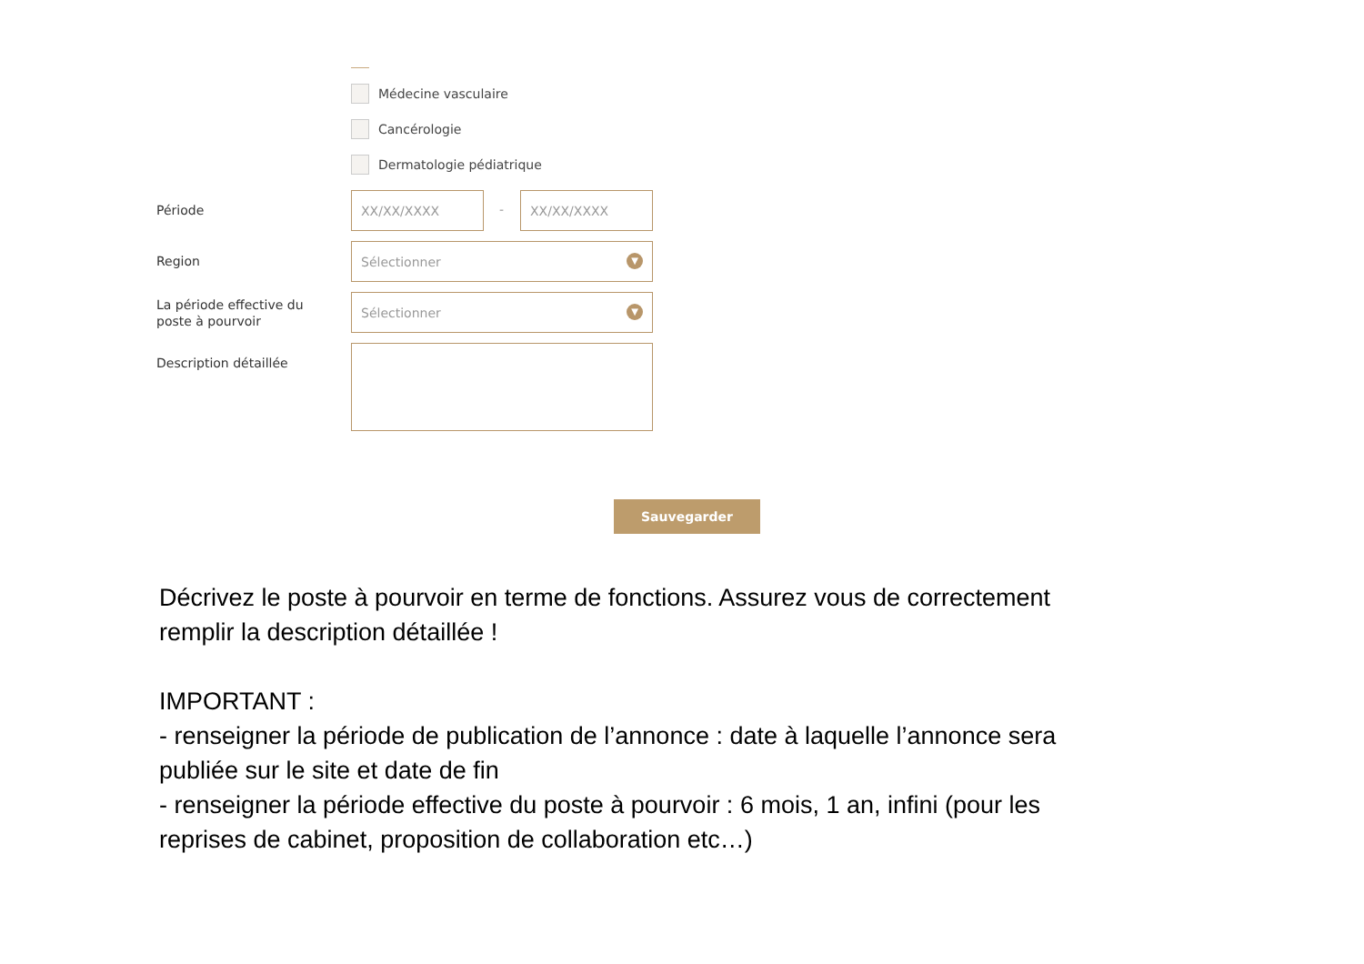Médecine vasculaire
Cancérologie
Dermatologie pédiatrique
Période
XX/XX/XXXX
-
XX/XX/XXXX
Region
Sélectionner
▼
La période effective du poste à pourvoir
Sélectionner
▼
Description détaillée
Sauvegarder
Décrivez le poste à pourvoir en terme de fonctions. Assurez vous de correctement remplir la description détaillée !
IMPORTANT :
- renseigner la période de publication de l’annonce : date à laquelle l’annonce sera publiée sur le site et date de fin
- renseigner la période effective du poste à pourvoir : 6 mois, 1 an, infini (pour les reprises de cabinet, proposition de collaboration etc…)